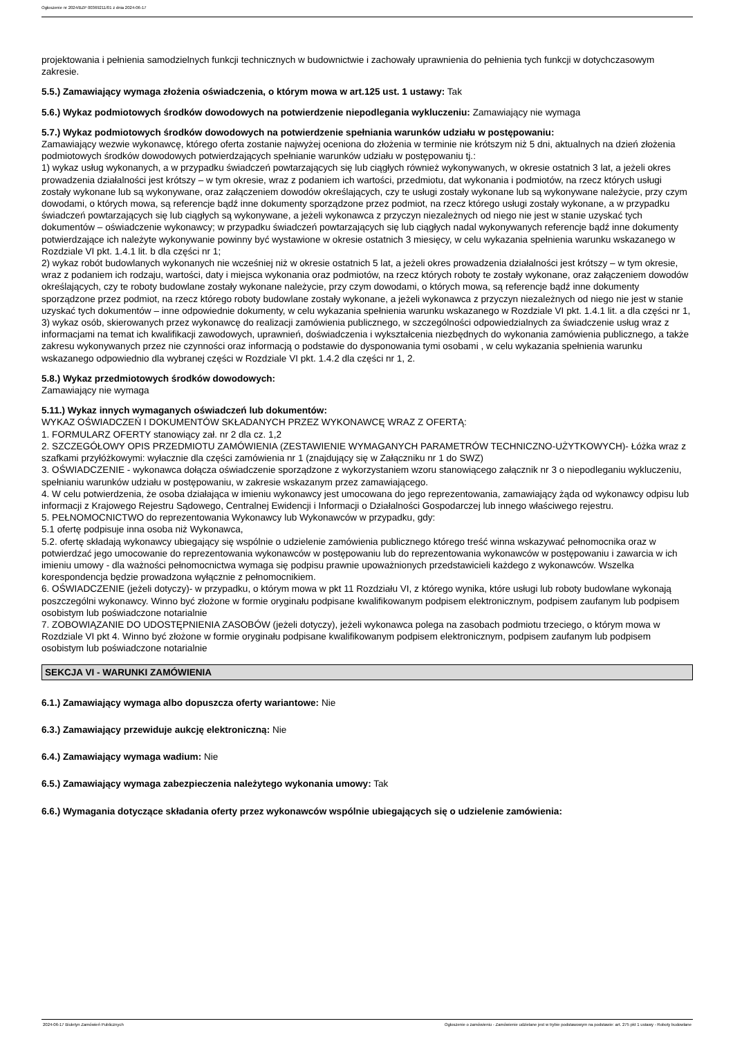Ogłoszenie nr 2024/BZP 00369211/01 z dnia 2024-06-17
projektowania i pełnienia samodzielnych funkcji technicznych w budownictwie i zachowały uprawnienia do pełnienia tych funkcji w dotychczasowym zakresie.
5.5.) Zamawiający wymaga złożenia oświadczenia, o którym mowa w art.125 ust. 1 ustawy: Tak
5.6.) Wykaz podmiotowych środków dowodowych na potwierdzenie niepodlegania wykluczeniu: Zamawiający nie wymaga
5.7.) Wykaz podmiotowych środków dowodowych na potwierdzenie spełniania warunków udziału w postępowaniu:
Zamawiający wezwie wykonawcę, którego oferta zostanie najwyżej oceniona do złożenia w terminie nie krótszym niż 5 dni, aktualnych na dzień złożenia podmiotowych środków dowodowych potwierdzających spełnianie warunków udziału w postępowaniu tj.:
1) wykaz usług wykonanych, a w przypadku świadczeń powtarzających się lub ciągłych również wykonywanych, w okresie ostatnich 3 lat, a jeżeli okres prowadzenia działalności jest krótszy – w tym okresie, wraz z podaniem ich wartości, przedmiotu, dat wykonania i podmiotów, na rzecz których usługi zostały wykonane lub są wykonywane, oraz załączeniem dowodów określających, czy te usługi zostały wykonane lub są wykonywane należycie, przy czym dowodami, o których mowa, są referencje bądź inne dokumenty sporządzone przez podmiot, na rzecz którego usługi zostały wykonane, a w przypadku świadczeń powtarzających się lub ciągłych są wykonywane, a jeżeli wykonawca z przyczyn niezależnych od niego nie jest w stanie uzyskać tych dokumentów – oświadczenie wykonawcy; w przypadku świadczeń powtarzających się lub ciągłych nadal wykonywanych referencje bądź inne dokumenty potwierdzające ich należyte wykonywanie powinny być wystawione w okresie ostatnich 3 miesięcy, w celu wykazania spełnienia warunku wskazanego w Rozdziale VI pkt. 1.4.1 lit. b dla części nr 1;
2) wykaz robót budowlanych wykonanych nie wcześniej niż w okresie ostatnich 5 lat, a jeżeli okres prowadzenia działalności jest krótszy – w tym okresie, wraz z podaniem ich rodzaju, wartości, daty i miejsca wykonania oraz podmiotów, na rzecz których roboty te zostały wykonane, oraz załączeniem dowodów określających, czy te roboty budowlane zostały wykonane należycie, przy czym dowodami, o których mowa, są referencje bądź inne dokumenty sporządzone przez podmiot, na rzecz którego roboty budowlane zostały wykonane, a jeżeli wykonawca z przyczyn niezależnych od niego nie jest w stanie uzyskać tych dokumentów – inne odpowiednie dokumenty, w celu wykazania spełnienia warunku wskazanego w Rozdziale VI pkt. 1.4.1 lit. a dla części nr 1,
3) wykaz osób, skierowanych przez wykonawcę do realizacji zamówienia publicznego, w szczególności odpowiedzialnych za świadczenie usług wraz z informacjami na temat ich kwalifikacji zawodowych, uprawnień, doświadczenia i wykształcenia niezbędnych do wykonania zamówienia publicznego, a także zakresu wykonywanych przez nie czynności oraz informacją o podstawie do dysponowania tymi osobami , w celu wykazania spełnienia warunku wskazanego odpowiednio dla wybranej części w Rozdziale VI pkt. 1.4.2 dla części nr 1, 2.
5.8.) Wykaz przedmiotowych środków dowodowych:
Zamawiający nie wymaga
5.11.) Wykaz innych wymaganych oświadczeń lub dokumentów:
WYKAZ OŚWIADCZEŃ I DOKUMENTÓW SKŁADANYCH PRZEZ WYKONAWCĘ WRAZ Z OFERTĄ:
1. FORMULARZ OFERTY stanowiący zał. nr 2 dla cz. 1,2
2. SZCZEGÓŁOWY OPIS PRZEDMIOTU ZAMÓWIENIA (ZESTAWIENIE WYMAGANYCH PARAMETRÓW TECHNICZNO-UŻYTKOWYCH)- Łóżka wraz z szafkami przyłóżkowymi: wyłacznie dla części zamówienia nr 1 (znajdujący się w Załączniku nr 1 do SWZ)
3. OŚWIADCZENIE - wykonawca dołącza oświadczenie sporządzone z wykorzystaniem wzoru stanowiącego załącznik nr 3 o niepodleganiu wykluczeniu, spełnianiu warunków udziału w postępowaniu, w zakresie wskazanym przez zamawiającego.
4. W celu potwierdzenia, że osoba działająca w imieniu wykonawcy jest umocowana do jego reprezentowania, zamawiający żąda od wykonawcy odpisu lub informacji z Krajowego Rejestru Sądowego, Centralnej Ewidencji i Informacji o Działalności Gospodarczej lub innego właściwego rejestru.
5. PEŁNOMOCNICTWO do reprezentowania Wykonawcy lub Wykonawców w przypadku, gdy:
5.1 ofertę podpisuje inna osoba niż Wykonawca,
5.2. ofertę składają wykonawcy ubiegający się wspólnie o udzielenie zamówienia publicznego którego treść winna wskazywać pełnomocnika oraz w potwierdzać jego umocowanie do reprezentowania wykonawców w postępowaniu lub do reprezentowania wykonawców w postępowaniu i zawarcia w ich imieniu umowy - dla ważności pełnomocnictwa wymaga się podpisu prawnie upoważnionych przedstawicieli każdego z wykonawców. Wszelka korespondencja będzie prowadzona wyłącznie z pełnomocnikiem.
6. OŚWIADCZENIE (jeżeli dotyczy)- w przypadku, o którym mowa w pkt 11 Rozdziału VI, z którego wynika, które usługi lub roboty budowlane wykonają poszczególni wykonawcy. Winno być złożone w formie oryginału podpisane kwalifikowanym podpisem elektronicznym, podpisem zaufanym lub podpisem osobistym lub poświadczone notarialnie
7. ZOBOWIĄZANIE DO UDOSTĘPNIENIA ZASOBÓW (jeżeli dotyczy), jeżeli wykonawca polega na zasobach podmiotu trzeciego, o którym mowa w Rozdziale VI pkt 4. Winno być złożone w formie oryginału podpisane kwalifikowanym podpisem elektronicznym, podpisem zaufanym lub podpisem osobistym lub poświadczone notarialnie
SEKCJA VI - WARUNKI ZAMÓWIENIA
6.1.) Zamawiający wymaga albo dopuszcza oferty wariantowe: Nie
6.3.) Zamawiający przewiduje aukcję elektroniczną: Nie
6.4.) Zamawiający wymaga wadium: Nie
6.5.) Zamawiający wymaga zabezpieczenia należytego wykonania umowy: Tak
6.6.) Wymagania dotyczące składania oferty przez wykonawców wspólnie ubiegających się o udzielenie zamówienia:
2024-06-17 Biuletyn Zamówień Publicznych Ogłoszenie o zamówieniu - Zamówienie udzielane jest w trybie podstawowym na podstawie: art. 275 pkt 1 ustawy - Roboty budowlane